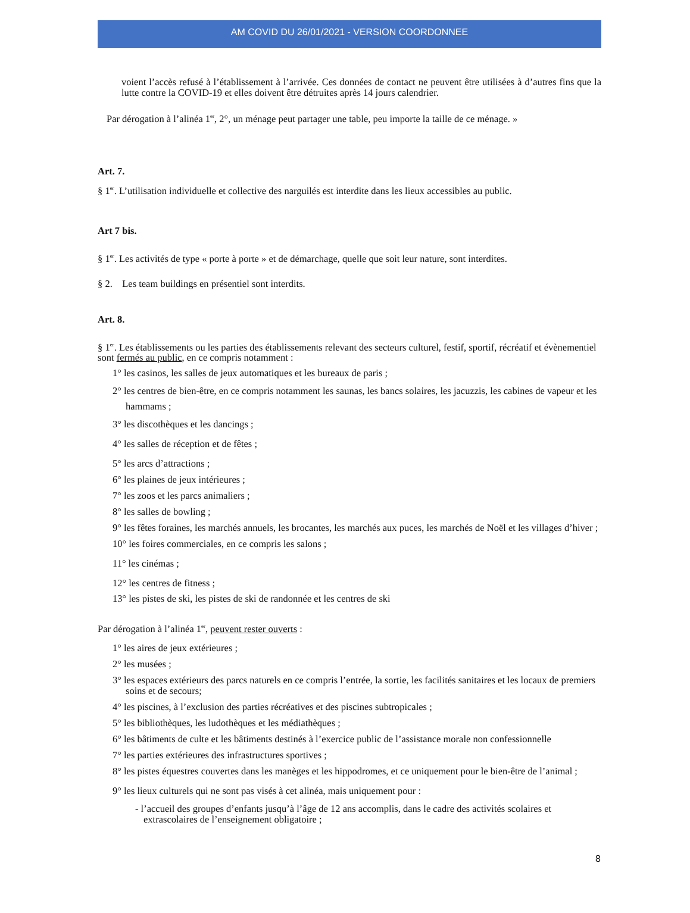AM COVID DU 26/01/2021 - VERSION COORDONNEE
voient l’accès refusé à l’établissement à l’arrivée. Ces données de contact ne peuvent être utilisées à d’autres fins que la lutte contre la COVID-19 et elles doivent être détruites après 14 jours calendrier.
Par dérogation à l’alinéa 1<sup>er</sup>, 2°, un ménage peut partager une table, peu importe la taille de ce ménage. »
Art. 7.
§ 1<sup>er</sup>. L’utilisation individuelle et collective des narguilés est interdite dans les lieux accessibles au public.
Art 7 bis.
§ 1<sup>er</sup>. Les activités de type « porte à porte » et de démarchage, quelle que soit leur nature, sont interdites.
§ 2. Les team buildings en présentiel sont interdits.
Art. 8.
§ 1<sup>er</sup>. Les établissements ou les parties des établissements relevant des secteurs culturel, festif, sportif, récréatif et évènementiel sont fermés au public, en ce compris notamment :
1° les casinos, les salles de jeux automatiques et les bureaux de paris ;
2° les centres de bien-être, en ce compris notamment les saunas, les bancs solaires, les jacuzzis, les cabines de vapeur et les hammams ;
3° les discothèques et les dancings ;
4° les salles de réception et de fêtes ;
5° les arcs d’attractions ;
6° les plaines de jeux intérieures ;
7° les zoos et les parcs animaliers ;
8° les salles de bowling ;
9° les fêtes foraines, les marchés annuels, les brocantes, les marchés aux puces, les marchés de Noël et les villages d’hiver ;
10° les foires commerciales, en ce compris les salons ;
11° les cinémas ;
12° les centres de fitness ;
13° les pistes de ski, les pistes de ski de randonnée et les centres de ski
Par dérogation à l’alinéa 1<sup>er</sup>, peuvent rester ouverts :
1° les aires de jeux extérieures ;
2° les musées ;
3° les espaces extérieurs des parcs naturels en ce compris l’entrée, la sortie, les facilités sanitaires et les locaux de premiers soins et de secours;
4° les piscines, à l’exclusion des parties récréatives et des piscines subtropicales ;
5° les bibliothèques, les ludothèques et les médiathèques ;
6° les bâtiments de culte et les bâtiments destinés à l’exercice public de l’assistance morale non confessionnelle
7° les parties extérieures des infrastructures sportives ;
8° les pistes équestres couvertes dans les manèges et les hippodromes, et ce uniquement pour le bien-être de l’animal ;
9° les lieux culturels qui ne sont pas visés à cet alinéa, mais uniquement pour :
- l’accueil des groupes d’enfants jusqu’à l’âge de 12 ans accomplis, dans le cadre des activités scolaires et extrascolaires de l’enseignement obligatoire ;
8